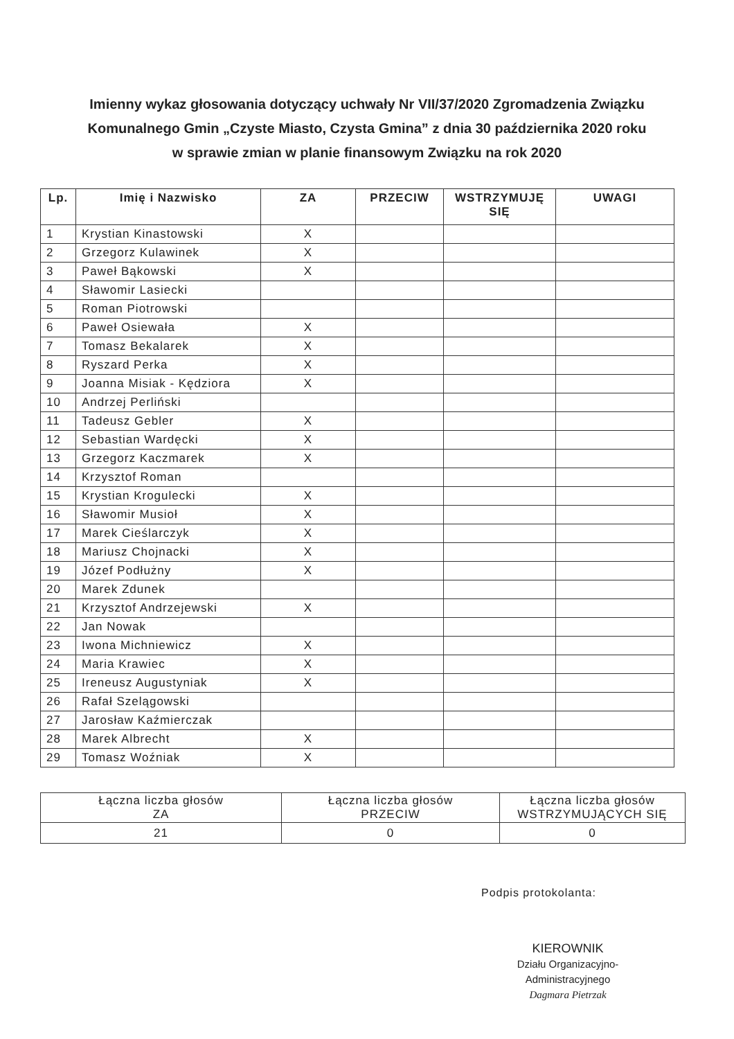Imienny wykaz głosowania dotyczący uchwały Nr VII/37/2020 Zgromadzenia Związku Komunalnego Gmin „Czyste Miasto, Czysta Gmina” z dnia 30 października 2020 roku w sprawie zmian w planie finansowym Związku na rok 2020
| Lp. | Imię i Nazwisko | ZA | PRZECIW | WSTRZYMUJĘ SIĘ | UWAGI |
| --- | --- | --- | --- | --- | --- |
| 1 | Krystian Kinastowski | X | | | |
| 2 | Grzegorz Kulawinek | X | | | |
| 3 | Paweł Bąkowski | X | | | |
| 4 | Sławomir Lasiecki | | | | |
| 5 | Roman Piotrowski | | | | |
| 6 | Paweł Osiewała | X | | | |
| 7 | Tomasz Bekalarek | X | | | |
| 8 | Ryszard Perka | X | | | |
| 9 | Joanna Misiak - Kędziora | X | | | |
| 10 | Andrzej Perliński | | | | |
| 11 | Tadeusz Gebler | X | | | |
| 12 | Sebastian Wardęcki | X | | | |
| 13 | Grzegorz Kaczmarek | X | | | |
| 14 | Krzysztof Roman | | | | |
| 15 | Krystian Krogulecki | X | | | |
| 16 | Sławomir Musioł | X | | | |
| 17 | Marek Cieślarczyk | X | | | |
| 18 | Mariusz Chojnacki | X | | | |
| 19 | Józef Podłużny | X | | | |
| 20 | Marek Zdunek | | | | |
| 21 | Krzysztof Andrzejewski | X | | | |
| 22 | Jan Nowak | | | | |
| 23 | Iwona Michniewicz | X | | | |
| 24 | Maria Krawiec | X | | | |
| 25 | Ireneusz Augustyniak | X | | | |
| 26 | Rafał Szelągowski | | | | |
| 27 | Jarosław Kaźmierczak | | | | |
| 28 | Marek Albrecht | X | | | |
| 29 | Tomasz Woźniak | X | | | |
| Łączna liczba głosów ZA | Łączna liczba głosów PRZECIW | Łączna liczba głosów WSTRZYMUJĄCYCH SIĘ |
| 21 | 0 | 0 |
Podpis protokolanta:
KIEROWNIK
Działu Organizacyjno-Administracyjnego
Dagmara Pietrzak